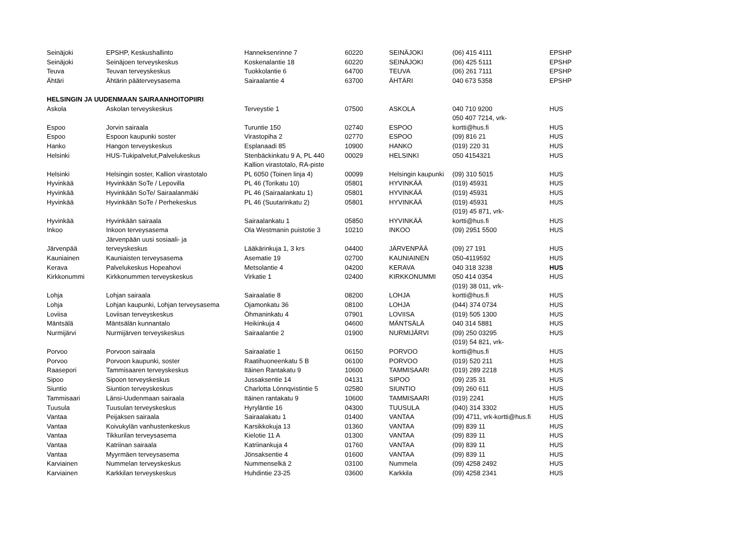| Seinäjoki | EPSHP, Keskushallinto | Hanneksenrinne 7 | 60220 | SEINÄJOKI | (06) 415 4111 | EPSHP |
| Seinäjoki | Seinäjoen terveyskeskus | Koskenalantie 18 | 60220 | SEINÄJOKI | (06) 425 5111 | EPSHP |
| Teuva | Teuvan terveyskeskus | Tuokkolantie 6 | 64700 | TEUVA | (06) 261 7111 | EPSHP |
| Ähtäri | Ähtärin pääterveysasema | Sairaalantie 4 | 63700 | ÄHTÄRI | 040 673 5358 | EPSHP |
| HELSINGIN JA UUDENMAAN SAIRAANHOITOPIIRI | | | | | | |
| Askola | Askolan terveyskeskus | Terveystie 1 | 07500 | ASKOLA | 040 710 9200 | HUS |
| | | | | | 050 407 7214, vrk- | |
| Espoo | Jorvin sairaala | Turuntie 150 | 02740 | ESPOO | kortti@hus.fi | HUS |
| Espoo | Espoon kaupunki soster | Virastopiha 2 | 02770 | ESPOO | (09) 816 21 | HUS |
| Hanko | Hangon terveyskeskus | Esplanaadi 85 | 10900 | HANKO | (019) 220 31 | HUS |
| Helsinki | HUS-Tukipalvelut,Palvelukeskus | Stenbäckinkatu 9 A, PL 440 | 00029 | HELSINKI | 050 4154321 | HUS |
| | | Kallion virastotalo, RA-piste | | | | |
| Helsinki | Helsingin soster, Kallion virastotalo | PL 6050 (Toinen linja 4) | 00099 | Helsingin kaupunki | (09) 310 5015 | HUS |
| Hyvinkää | Hyvinkään SoTe / Lepovilla | PL 46 (Torikatu 10) | 05801 | HYVINKÄÄ | (019) 45931 | HUS |
| Hyvinkää | Hyvinkään SoTe/ Sairaalanmäki | PL 46 (Sairaalankatu 1) | 05801 | HYVINKÄÄ | (019) 45931 | HUS |
| Hyvinkää | Hyvinkään SoTe / Perhekeskus | PL 46 (Suutarinkatu 2) | 05801 | HYVINKÄÄ | (019) 45931 | HUS |
| | | | | | (019) 45 871, vrk- | |
| Hyvinkää | Hyvinkään sairaala | Sairaalankatu 1 | 05850 | HYVINKÄÄ | kortti@hus.fi | HUS |
| Inkoo | Inkoon terveysasema | Ola Westmanin puistotie 3 | 10210 | INKOO | (09) 2951 5500 | HUS |
| | Järvenpään uusi sosiaali- ja | | | | | |
| Järvenpää | terveyskeskus | Lääkärinkuja 1, 3 krs | 04400 | JÄRVENPÄÄ | (09) 27 191 | HUS |
| Kauniainen | Kauniaisten terveysasema | Asematie 19 | 02700 | KAUNIAINEN | 050-4119592 | HUS |
| Kerava | Palvelukeskus Hopeahovi | Metsolantie 4 | 04200 | KERAVA | 040 318 3238 | HUS |
| Kirkkonummi | Kirkkonummen terveyskeskus | Virkatie 1 | 02400 | KIRKKONUMMI | 050 414 0354 | HUS |
| | | | | | (019) 38 011, vrk- | |
| Lohja | Lohjan sairaala | Sairaalatie 8 | 08200 | LOHJA | kortti@hus.fi | HUS |
| Lohja | Lohjan kaupunki, Lohjan terveysasema | Ojamonkatu 36 | 08100 | LOHJA | (044) 374 0734 | HUS |
| Loviisa | Loviisan terveyskeskus | Öhmaninkatu 4 | 07901 | LOVIISA | (019) 505 1300 | HUS |
| Mäntsälä | Mäntsälän kunnantalo | Heikinkuja 4 | 04600 | MÄNTSÄLÄ | 040 314 5881 | HUS |
| Nurmijärvi | Nurmijärven terveyskeskus | Sairaalantie 2 | 01900 | NURMIJÄRVI | (09) 250 03295 | HUS |
| | | | | | (019) 54 821, vrk- | |
| Porvoo | Porvoon sairaala | Sairaalatie 1 | 06150 | PORVOO | kortti@hus.fi | HUS |
| Porvoo | Porvoon kaupunki, soster | Raatihuoneenkatu 5 B | 06100 | PORVOO | (019) 520 211 | HUS |
| Raasepori | Tammisaaren terveyskeskus | Itäinen Rantakatu 9 | 10600 | TAMMISAARI | (019) 289 2218 | HUS |
| Sipoo | Sipoon terveyskeskus | Jussaksentie 14 | 04131 | SIPOO | (09) 235 31 | HUS |
| Siuntio | Siuntion terveyskeskus | Charlotta Lönnqvistintie 5 | 02580 | SIUNTIO | (09) 260 611 | HUS |
| Tammisaari | Länsi-Uudenmaan sairaala | Itäinen rantakatu 9 | 10600 | TAMMISAARI | (019) 2241 | HUS |
| Tuusula | Tuusulan terveyskeskus | Hyryläntie 16 | 04300 | TUUSULA | (040) 314 3302 | HUS |
| Vantaa | Peijaksen sairaala | Sairaalakatu 1 | 01400 | VANTAA | (09) 4711, vrk-kortti@hus.fi | HUS |
| Vantaa | Koivukylän vanhustenkeskus | Karsikkokuja 13 | 01360 | VANTAA | (09) 839 11 | HUS |
| Vantaa | Tikkurilan terveysasema | Kielotie 11 A | 01300 | VANTAA | (09) 839 11 | HUS |
| Vantaa | Katriinan sairaala | Katriinankuja 4 | 01760 | VANTAA | (09) 839 11 | HUS |
| Vantaa | Myyrmäen terveysasema | Jönsaksentie 4 | 01600 | VANTAA | (09) 839 11 | HUS |
| Karviainen | Nummelan terveyskeskus | Nummenselkä 2 | 03100 | Nummela | (09) 4258 2492 | HUS |
| Karviainen | Karkkilan terveyskeskus | Huhdintie 23-25 | 03600 | Karkkila | (09) 4258 2341 | HUS |